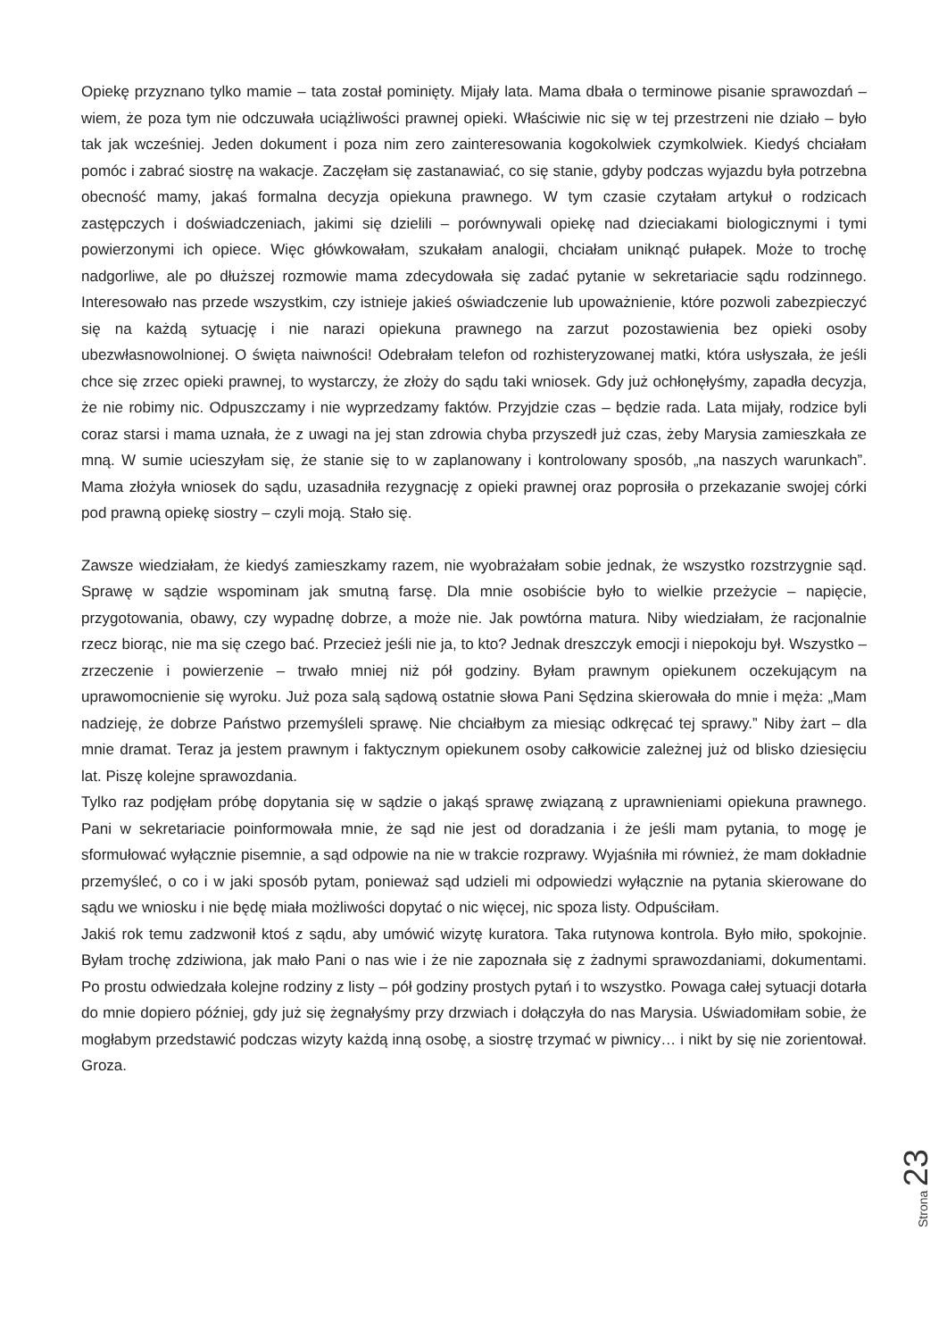Opiekę przyznano tylko mamie – tata został pominięty. Mijały lata. Mama dbała o terminowe pisanie sprawozdań – wiem, że poza tym nie odczuwała uciążliwości prawnej opieki. Właściwie nic się w tej przestrzeni nie działo – było tak jak wcześniej. Jeden dokument i poza nim zero zainteresowania kogokolwiek czymkolwiek. Kiedyś chciałam pomóc i zabrać siostrę na wakacje. Zaczęłam się zastanawiać, co się stanie, gdyby podczas wyjazdu była potrzebna obecność mamy, jakaś formalna decyzja opiekuna prawnego. W tym czasie czytałam artykuł o rodzicach zastępczych i doświadczeniach, jakimi się dzielili – porównywali opiekę nad dzieciakami biologicznymi i tymi powierzonymi ich opiece. Więc główkowałam, szukałam analogii, chciałam uniknąć pułapek. Może to trochę nadgorliwe, ale po dłuższej rozmowie mama zdecydowała się zadać pytanie w sekretariacie sądu rodzinnego. Interesowało nas przede wszystkim, czy istnieje jakieś oświadczenie lub upoważnienie, które pozwoli zabezpieczyć się na każdą sytuację i nie narazi opiekuna prawnego na zarzut pozostawienia bez opieki osoby ubezwłasnowolnionej. O święta naiwności! Odebrałam telefon od rozhisteryzowanej matki, która usłyszała, że jeśli chce się zrzec opieki prawnej, to wystarczy, że złoży do sądu taki wniosek. Gdy już ochłonęłyśmy, zapadła decyzja, że nie robimy nic. Odpuszczamy i nie wyprzedzamy faktów. Przyjdzie czas – będzie rada. Lata mijały, rodzice byli coraz starsi i mama uznała, że z uwagi na jej stan zdrowia chyba przyszedł już czas, żeby Marysia zamieszkała ze mną. W sumie ucieszyłam się, że stanie się to w zaplanowany i kontrolowany sposób, „na naszych warunkach”. Mama złożyła wniosek do sądu, uzasadniła rezygnację z opieki prawnej oraz poprosiła o przekazanie swojej córki pod prawną opiekę siostry – czyli moją. Stało się.
Zawsze wiedziałam, że kiedyś zamieszkamy razem, nie wyobrażałam sobie jednak, że wszystko rozstrzygnie sąd. Sprawę w sądzie wspominam jak smutną farsę. Dla mnie osobiście było to wielkie przeżycie – napięcie, przygotowania, obawy, czy wypadnę dobrze, a może nie. Jak powtórna matura. Niby wiedziałam, że racjonalnie rzecz biorąc, nie ma się czego bać. Przecież jeśli nie ja, to kto? Jednak dreszczyk emocji i niepokoju był. Wszystko – zrzeczenie i powierzenie – trwało mniej niż pół godziny. Byłam prawnym opiekunem oczekującym na uprawomocnienie się wyroku. Już poza salą sądową ostatnie słowa Pani Sędzina skierowała do mnie i męża: „Mam nadzieję, że dobrze Państwo przemyśleli sprawę. Nie chciałbym za miesiąc odkręcać tej sprawy.” Niby żart – dla mnie dramat. Teraz ja jestem prawnym i faktycznym opiekunem osoby całkowicie zależnej już od blisko dziesięciu lat. Piszę kolejne sprawozdania.
Tylko raz podjęłam próbę dopytania się w sądzie o jakąś sprawę związaną z uprawnieniami opiekuna prawnego. Pani w sekretariacie poinformowała mnie, że sąd nie jest od doradzania i że jeśli mam pytania, to mogę je sformułować wyłącznie pisemnie, a sąd odpowie na nie w trakcie rozprawy. Wyjaśniła mi również, że mam dokładnie przemyśleć, o co i w jaki sposób pytam, ponieważ sąd udzieli mi odpowiedzi wyłącznie na pytania skierowane do sądu we wniosku i nie będę miała możliwości dopytać o nic więcej, nic spoza listy. Odpuściłam.
Jakiś rok temu zadzwonił ktoś z sądu, aby umówić wizytę kuratora. Taka rutynowa kontrola. Było miło, spokojnie. Byłam trochę zdziwiona, jak mało Pani o nas wie i że nie zapoznała się z żadnymi sprawozdaniami, dokumentami. Po prostu odwiedzała kolejne rodziny z listy – pół godziny prostych pytań i to wszystko. Powaga całej sytuacji dotarła do mnie dopiero później, gdy już się żegnałyśmy przy drzwiach i dołączyła do nas Marysia. Uświadomiłam sobie, że mogłabym przedstawić podczas wizyty każdą inną osobę, a siostrę trzymać w piwnicy… i nikt by się nie zorientował. Groza.
Strona 23